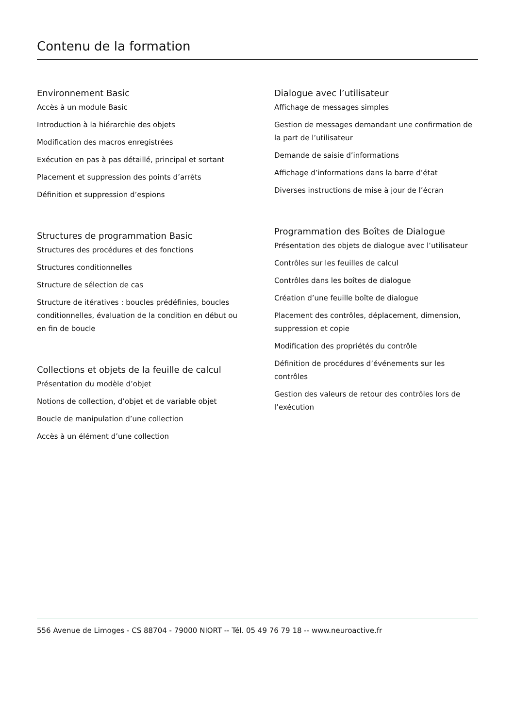Contenu de la formation
Environnement Basic
Accès à un module Basic
Introduction à la hiérarchie des objets
Modification des macros enregistrées
Exécution en pas à pas détaillé, principal et sortant
Placement et suppression des points d’arrêts
Définition et suppression d’espions
Structures de programmation Basic
Structures des procédures et des fonctions
Structures conditionnelles
Structure de sélection de cas
Structure de itératives : boucles prédéfinies, boucles conditionnelles, évaluation de la condition en début ou en fin de boucle
Collections et objets de la feuille de calcul
Présentation du modèle d’objet
Notions de collection, d’objet et de variable objet
Boucle de manipulation d’une collection
Accès à un élément d’une collection
Dialogue avec l’utilisateur
Affichage de messages simples
Gestion de messages demandant une confirmation de la part de l’utilisateur
Demande de saisie d’informations
Affichage d’informations dans la barre d’état
Diverses instructions de mise à jour de l’écran
Programmation des Boîtes de Dialogue
Présentation des objets de dialogue avec l’utilisateur
Contrôles sur les feuilles de calcul
Contrôles dans les boîtes de dialogue
Création d’une feuille boîte de dialogue
Placement des contrôles, déplacement, dimension, suppression et copie
Modification des propriétés du contrôle
Définition de procédures d’événements sur les contrôles
Gestion des valeurs de retour des contrôles lors de l’exécution
556 Avenue de Limoges - CS 88704 - 79000 NIORT -- Tél. 05 49 76 79 18 -- www.neuroactive.fr